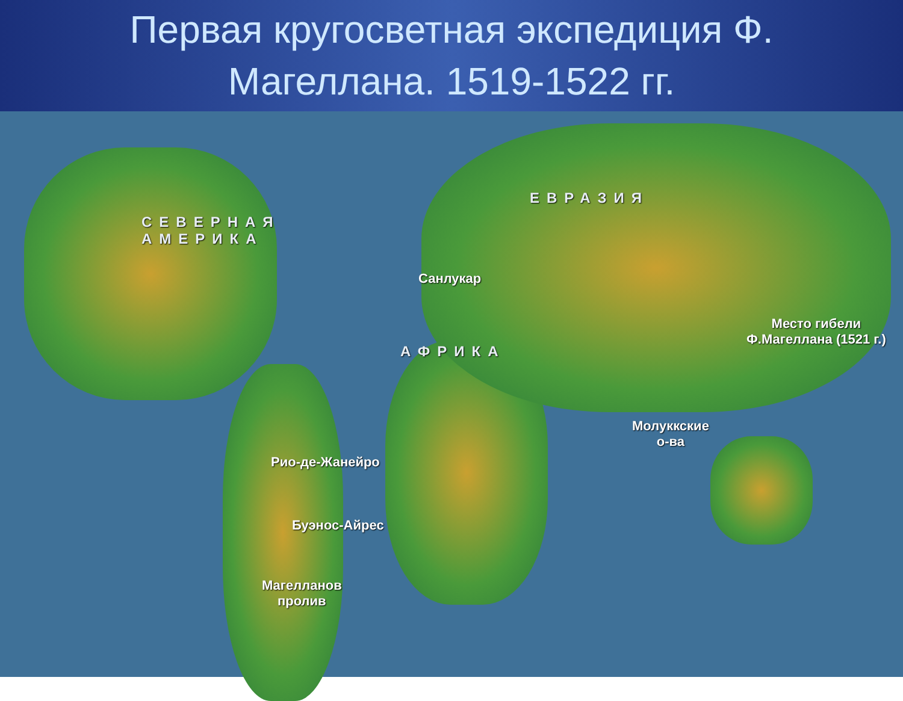Первая кругосветная экспедиция Ф.
Магеллана. 1519-1522 гг.
СЕВЕРНАЯ
АМЕРИКА
ЕВРАЗИЯ
АФРИКА
Санлукар
Место гибели
Ф.Магеллана (1521 г.)
Молуккские
о-ва
Рио-де-Жанейро
Буэнос-Айрес
Магелланов
пролив